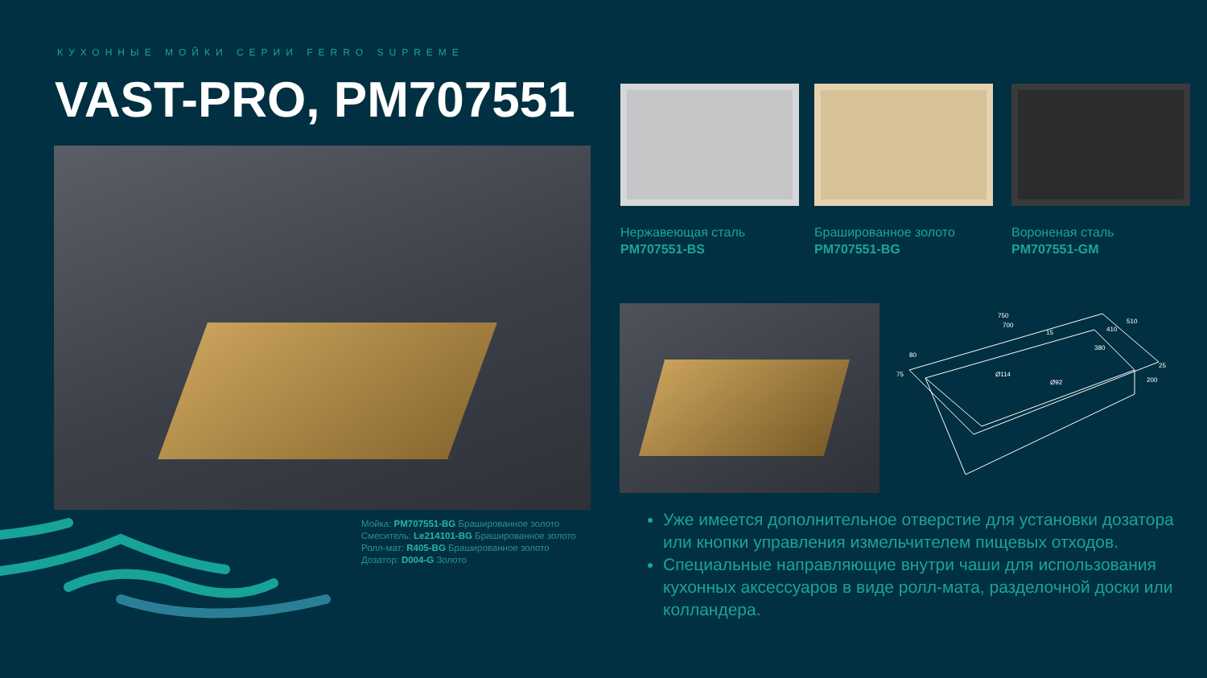КУХОННЫЕ МОЙКИ СЕРИИ FERRO SUPREME
VAST-PRO, PM707551
Мойка: PM707551-BG Брашированное золото
Смеситель: Le214101-BG Брашированное золото
Ролл-мат: R405-BG Брашированное золото
Дозатор: D004-G Золото
Нержавеющая сталь
PM707551-BS
Брашированное золото
PM707551-BG
Вороненая сталь
PM707551-GM
750
700
510
410
380
25
80
75
200
15
Ø114
Ø92
Уже имеется дополнительное отверстие для установки дозатора или кнопки управления измельчителем пищевых отходов.
Специальные направляющие внутри чаши для использования кухонных аксессуаров в виде ролл-мата, разделочной доски или колландера.